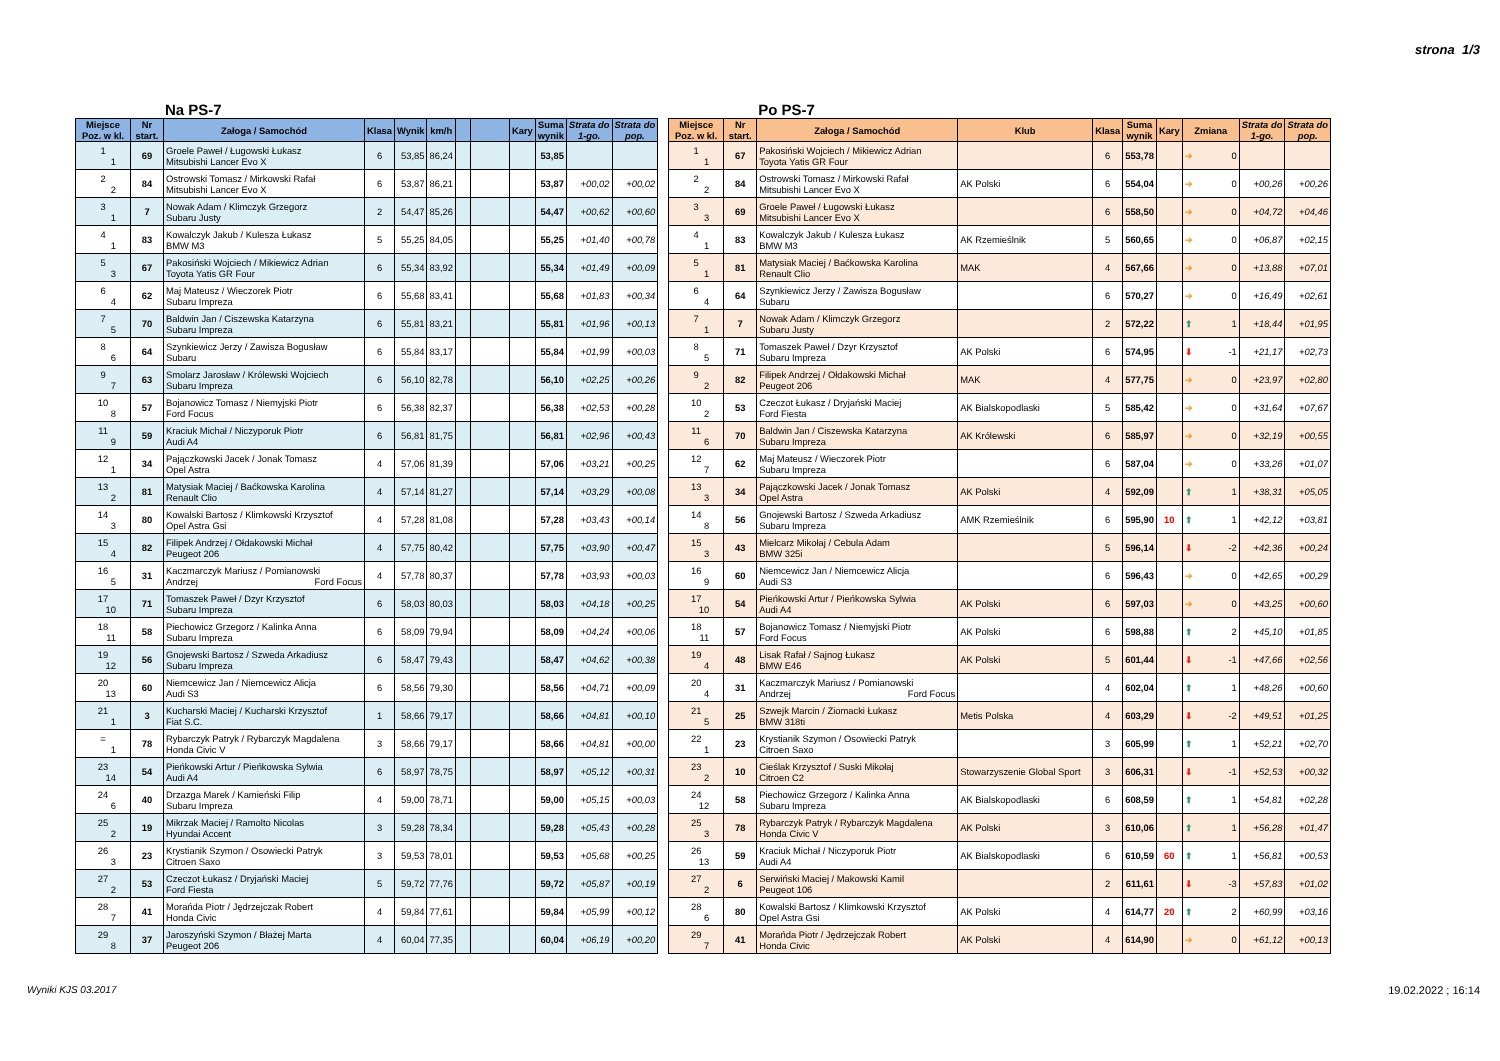strona 1/3
Na PS-7
| Miejsce Poz. w kl. | Nr start. | Załoga / Samochód | Klasa | Wynik | km/h | | | Kary | Suma wynik | Strata do 1-go. | Strata do pop. |
| --- | --- | --- | --- | --- | --- | --- | --- | --- | --- | --- | --- |
| 1 1 | 69 | Groele Paweł / Ługowski Łukasz Mitsubishi Lancer Evo X | 6 | 53,85 | 86,24 | | | | 53,85 | | |
| 2 2 | 84 | Ostrowski Tomasz / Mirkowski Rafał Mitsubishi Lancer Evo X | 6 | 53,87 | 86,21 | | | | 53,87 | +00,02 | +00,02 |
| 3 1 | 7 | Nowak Adam / Klimczyk Grzegorz Subaru Justy | 2 | 54,47 | 85,26 | | | | 54,47 | +00,62 | +00,60 |
| 4 1 | 83 | Kowalczyk Jakub / Kulesza Łukasz BMW M3 | 5 | 55,25 | 84,05 | | | | 55,25 | +01,40 | +00,78 |
| 5 3 | 67 | Pakosiński Wojciech / Mikiewicz Adrian Toyota Yatis GR Four | 6 | 55,34 | 83,92 | | | | 55,34 | +01,49 | +00,09 |
| 6 4 | 62 | Maj Mateusz / Wieczorek Piotr Subaru Impreza | 6 | 55,68 | 83,41 | | | | 55,68 | +01,83 | +00,34 |
| 7 5 | 70 | Baldwin Jan / Ciszewska Katarzyna Subaru Impreza | 6 | 55,81 | 83,21 | | | | 55,81 | +01,96 | +00,13 |
| 8 6 | 64 | Szynkiewicz Jerzy / Zawisza Bogusław Subaru | 6 | 55,84 | 83,17 | | | | 55,84 | +01,99 | +00,03 |
| 9 7 | 63 | Smolarz Jarosław / Królewski Wojciech Subaru Impreza | 6 | 56,10 | 82,78 | | | | 56,10 | +02,25 | +00,26 |
| 10 8 | 57 | Bojanowicz Tomasz / Niemyjski Piotr Ford Focus | 6 | 56,38 | 82,37 | | | | 56,38 | +02,53 | +00,28 |
| 11 9 | 59 | Kraciuk Michał / Niczyporuk Piotr Audi A4 | 6 | 56,81 | 81,75 | | | | 56,81 | +02,96 | +00,43 |
| 12 1 | 34 | Pajączkowski Jacek / Jonak Tomasz Opel Astra | 4 | 57,06 | 81,39 | | | | 57,06 | +03,21 | +00,25 |
| 13 2 | 81 | Matysiak Maciej / Baćkowska Karolina Renault Clio | 4 | 57,14 | 81,27 | | | | 57,14 | +03,29 | +00,08 |
| 14 3 | 80 | Kowalski Bartosz / Klimkowski Krzysztof Opel Astra Gsi | 4 | 57,28 | 81,08 | | | | 57,28 | +03,43 | +00,14 |
| 15 4 | 82 | Filipek Andrzej / Ołdakowski Michał Peugeot 206 | 4 | 57,75 | 80,42 | | | | 57,75 | +03,90 | +00,47 |
| 16 5 | 31 | Kaczmarczyk Mariusz / Pomianowski Andrzej Ford Focus | 4 | 57,78 | 80,37 | | | | 57,78 | +03,93 | +00,03 |
| 17 10 | 71 | Tomaszek Paweł / Dzyr Krzysztof Subaru Impreza | 6 | 58,03 | 80,03 | | | | 58,03 | +04,18 | +00,25 |
| 18 11 | 58 | Piechowicz Grzegorz / Kalinka Anna Subaru Impreza | 6 | 58,09 | 79,94 | | | | 58,09 | +04,24 | +00,06 |
| 19 12 | 56 | Gnojewski Bartosz / Szweda Arkadiusz Subaru Impreza | 6 | 58,47 | 79,43 | | | | 58,47 | +04,62 | +00,38 |
| 20 13 | 60 | Niemcewicz Jan / Niemcewicz Alicja Audi S3 | 6 | 58,56 | 79,30 | | | | 58,56 | +04,71 | +00,09 |
| 21 1 | 3 | Kucharski Maciej / Kucharski Krzysztof Fiat S.C. | 1 | 58,66 | 79,17 | | | | 58,66 | +04,81 | +00,10 |
| = 1 | 78 | Rybarczyk Patryk / Rybarczyk Magdalena Honda Civic V | 3 | 58,66 | 79,17 | | | | 58,66 | +04,81 | +00,00 |
| 23 14 | 54 | Pieńkowski Artur / Pieńkowska Sylwia Audi A4 | 6 | 58,97 | 78,75 | | | | 58,97 | +05,12 | +00,31 |
| 24 6 | 40 | Drzazga Marek / Kamieński Filip Subaru Impreza | 4 | 59,00 | 78,71 | | | | 59,00 | +05,15 | +00,03 |
| 25 2 | 19 | Mikrzak Maciej / Ramolto Nicolas Hyundai Accent | 3 | 59,28 | 78,34 | | | | 59,28 | +05,43 | +00,28 |
| 26 3 | 23 | Krystianik Szymon / Osowiecki Patryk Citroen Saxo | 3 | 59,53 | 78,01 | | | | 59,53 | +05,68 | +00,25 |
| 27 2 | 53 | Czeczot Łukasz / Dryjański Maciej Ford Fiesta | 5 | 59,72 | 77,76 | | | | 59,72 | +05,87 | +00,19 |
| 28 7 | 41 | Morańda Piotr / Jędrzejczak Robert Honda Civic | 4 | 59,84 | 77,61 | | | | 59,84 | +05,99 | +00,12 |
| 29 8 | 37 | Jaroszyński Szymon / Błażej Marta Peugeot 206 | 4 | 60,04 | 77,35 | | | | 60,04 | +06,19 | +00,20 |
Po PS-7
| Miejsce Poz. w kl. | Nr start. | Załoga / Samochód | Klub | Klasa | Suma wynik | Kary | Zmiana | Strata do 1-go. | Strata do pop. |
| --- | --- | --- | --- | --- | --- | --- | --- | --- | --- |
| 1 1 | 67 | Pakosiński Wojciech / Mikiewicz Adrian Toyota Yatis GR Four | | 6 | 553,78 | | ➔ 0 | | |
| 2 2 | 84 | Ostrowski Tomasz / Mirkowski Rafał Mitsubishi Lancer Evo X | AK Polski | 6 | 554,04 | | ➔ 0 | +00,26 | +00,26 |
| 3 3 | 69 | Groele Paweł / Ługowski Łukasz Mitsubishi Lancer Evo X | | 6 | 558,50 | | ➔ 0 | +04,72 | +04,46 |
| 4 1 | 83 | Kowalczyk Jakub / Kulesza Łukasz BMW M3 | AK Rzemieślnik | 5 | 560,65 | | ➔ 0 | +06,87 | +02,15 |
| 5 1 | 81 | Matysiak Maciej / Baćkowska Karolina Renault Clio | MAK | 4 | 567,66 | | ➔ 0 | +13,88 | +07,01 |
| 6 4 | 64 | Szynkiewicz Jerzy / Zawisza Bogusław Subaru | | 6 | 570,27 | | ➔ 0 | +16,49 | +02,61 |
| 7 1 | 7 | Nowak Adam / Klimczyk Grzegorz Subaru Justy | | 2 | 572,22 | | ⬆ 1 | +18,44 | +01,95 |
| 8 5 | 71 | Tomaszek Paweł / Dzyr Krzysztof Subaru Impreza | AK Polski | 6 | 574,95 | | ⬇ -1 | +21,17 | +02,73 |
| 9 2 | 82 | Filipek Andrzej / Ołdakowski Michał Peugeot 206 | MAK | 4 | 577,75 | | ➔ 0 | +23,97 | +02,80 |
| 10 2 | 53 | Czeczot Łukasz / Dryjański Maciej Ford Fiesta | AK Bialskopodlaski | 5 | 585,42 | | ➔ 0 | +31,64 | +07,67 |
| 11 6 | 70 | Baldwin Jan / Ciszewska Katarzyna Subaru Impreza | AK Królewski | 6 | 585,97 | | ➔ 0 | +32,19 | +00,55 |
| 12 7 | 62 | Maj Mateusz / Wieczorek Piotr Subaru Impreza | | 6 | 587,04 | | ➔ 0 | +33,26 | +01,07 |
| 13 3 | 34 | Pajączkowski Jacek / Jonak Tomasz Opel Astra | AK Polski | 4 | 592,09 | | ⬆ 1 | +38,31 | +05,05 |
| 14 8 | 56 | Gnojewski Bartosz / Szweda Arkadiusz Subaru Impreza | AMK Rzemieślnik | 6 | 595,90 | 10 | ⬆ 1 | +42,12 | +03,81 |
| 15 3 | 43 | Mielcarz Mikołaj / Cebula Adam BMW 325i | | 5 | 596,14 | | ⬇ -2 | +42,36 | +00,24 |
| 16 9 | 60 | Niemcewicz Jan / Niemcewicz Alicja Audi S3 | | 6 | 596,43 | | ➔ 0 | +42,65 | +00,29 |
| 17 10 | 54 | Pieńkowski Artur / Pieńkowska Sylwia Audi A4 | AK Polski | 6 | 597,03 | | ➔ 0 | +43,25 | +00,60 |
| 18 11 | 57 | Bojanowicz Tomasz / Niemyjski Piotr Ford Focus | AK Polski | 6 | 598,88 | | ⬆ 2 | +45,10 | +01,85 |
| 19 4 | 48 | Lisak Rafał / Sajnog Łukasz BMW E46 | AK Polski | 5 | 601,44 | | ⬇ -1 | +47,66 | +02,56 |
| 20 4 | 31 | Kaczmarczyk Mariusz / Pomianowski Andrzej Ford Focus | | 4 | 602,04 | | ⬆ 1 | +48,26 | +00,60 |
| 21 5 | 25 | Szwejk Marcin / Ziomacki Łukasz BMW 318ti | Metis Polska | 4 | 603,29 | | ⬇ -2 | +49,51 | +01,25 |
| 22 1 | 23 | Krystianik Szymon / Osowiecki Patryk Citroen Saxo | | 3 | 605,99 | | ⬆ 1 | +52,21 | +02,70 |
| 23 2 | 10 | Cieślak Krzysztof / Suski Mikołaj Citroen C2 | Stowarzyszenie Global Sport | 3 | 606,31 | | ⬇ -1 | +52,53 | +00,32 |
| 24 12 | 58 | Piechowicz Grzegorz / Kalinka Anna Subaru Impreza | AK Bialskopodlaski | 6 | 608,59 | | ⬆ 1 | +54,81 | +02,28 |
| 25 3 | 78 | Rybarczyk Patryk / Rybarczyk Magdalena Honda Civic V | AK Polski | 3 | 610,06 | | ⬆ 1 | +56,28 | +01,47 |
| 26 13 | 59 | Kraciuk Michał / Niczyporuk Piotr Audi A4 | AK Bialskopodlaski | 6 | 610,59 | 60 | ⬆ 1 | +56,81 | +00,53 |
| 27 2 | 6 | Serwiński Maciej / Makowski Kamil Peugeot 106 | | 2 | 611,61 | | ⬇ -3 | +57,83 | +01,02 |
| 28 6 | 80 | Kowalski Bartosz / Klimkowski Krzysztof Opel Astra Gsi | AK Polski | 4 | 614,77 | 20 | ⬆ 2 | +60,99 | +03,16 |
| 29 7 | 41 | Morańda Piotr / Jędrzejczak Robert Honda Civic | AK Polski | 4 | 614,90 | | ➔ 0 | +61,12 | +00,13 |
Wyniki KJS 03.2017 19.02.2022 ; 16:14